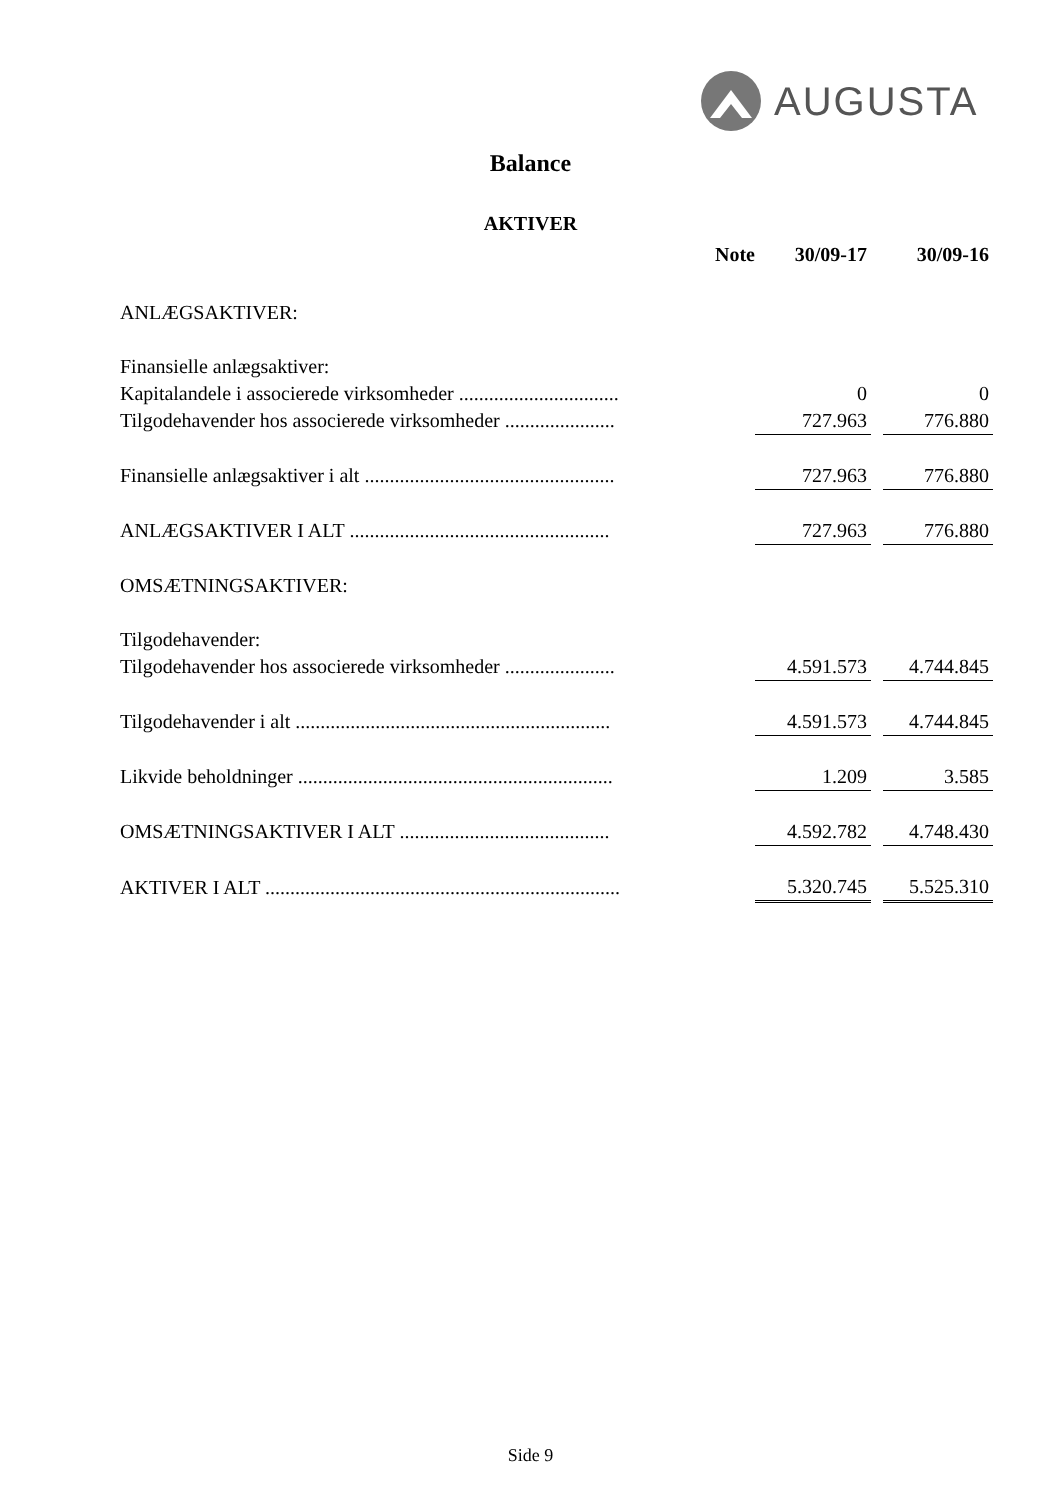AUGUSTA
Balance
AKTIVER
| | Note | | 30/09-17 | | 30/09-16 |
| --- | --- | --- | --- | --- | --- |
| ANLÆGSAKTIVER: | | | | | |
| Finansielle anlægsaktiver: | | | | | |
| Kapitalandele i associerede virksomheder ................................ | | | 0 | | 0 |
| Tilgodehavender hos associerede virksomheder ...................... | | | 727.963 | | 776.880 |
| Finansielle anlægsaktiver i alt .................................................. | | | 727.963 | | 776.880 |
| ANLÆGSAKTIVER I ALT .................................................... | | | 727.963 | | 776.880 |
| OMSÆTNINGSAKTIVER: | | | | | |
| Tilgodehavender: | | | | | |
| Tilgodehavender hos associerede virksomheder ...................... | | | 4.591.573 | | 4.744.845 |
| Tilgodehavender i alt ............................................................... | | | 4.591.573 | | 4.744.845 |
| Likvide beholdninger ............................................................... | | | 1.209 | | 3.585 |
| OMSÆTNINGSAKTIVER I ALT .......................................... | | | 4.592.782 | | 4.748.430 |
| AKTIVER I ALT ....................................................................... | | | 5.320.745 | | 5.525.310 |
Side 9